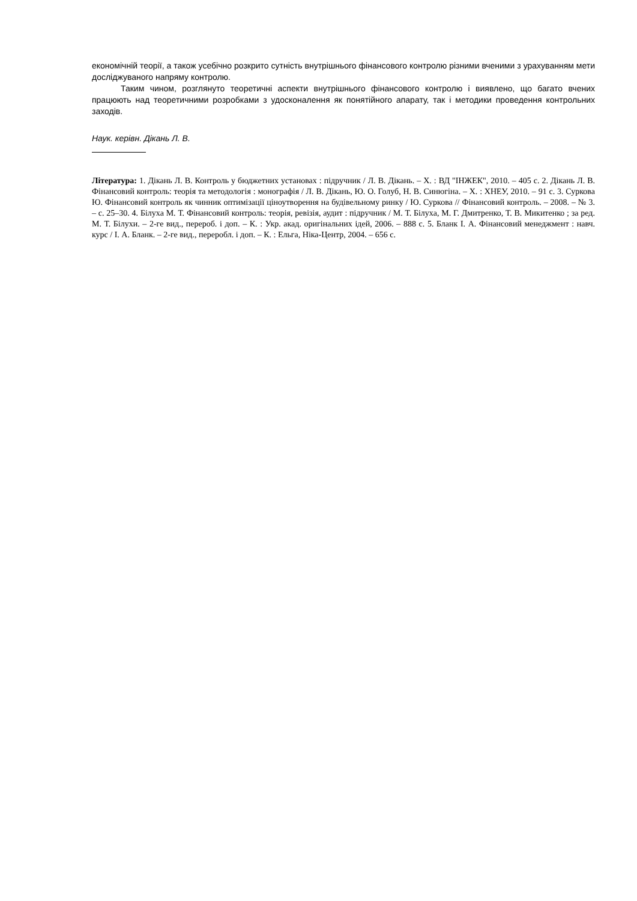економічній теорії, а також усебічно розкрито сутність внутрішнього фінансового контролю різними вченими з урахуванням мети досліджуваного напряму контролю.
Таким чином, розглянуто теоретичні аспекти внутрішнього фінансового контролю і виявлено, що багато вчених працюють над теоретичними розробками з удосконалення як понятійного апарату, так і методики проведення контрольних заходів.
Наук. керівн. Дікань Л. В.
Література: 1. Дікань Л. В. Контроль у бюджетних установах : підручник / Л. В. Дікань. – Х. : ВД "ІНЖЕК", 2010. – 405 с. 2. Дікань Л. В. Фінансовий контроль: теорія та методологія : монографія / Л. В. Дікань, Ю. О. Голуб, Н. В. Синюгіна. – Х. : ХНЕУ, 2010. – 91 с. 3. Суркова Ю. Фінансовий контроль як чинник оптимізації ціноутворення на будівельному ринку / Ю. Суркова // Фінансовий контроль. – 2008. – № 3. – с. 25–30. 4. Білуха М. Т. Фінансовий контроль: теорія, ревізія, аудит : підручник / М. Т. Білуха, М. Г. Дмитренко, Т. В. Микитенко ; за ред. М. Т. Білухи. – 2-ге вид., перероб. і доп. – К. : Укр. акад. оригінальних ідей, 2006. – 888 с. 5. Бланк І. А. Фінансовий менеджмент : навч. курс / І. А. Бланк. – 2-ге вид., переробл. і доп. – К. : Ельга, Ніка-Центр, 2004. – 656 с.